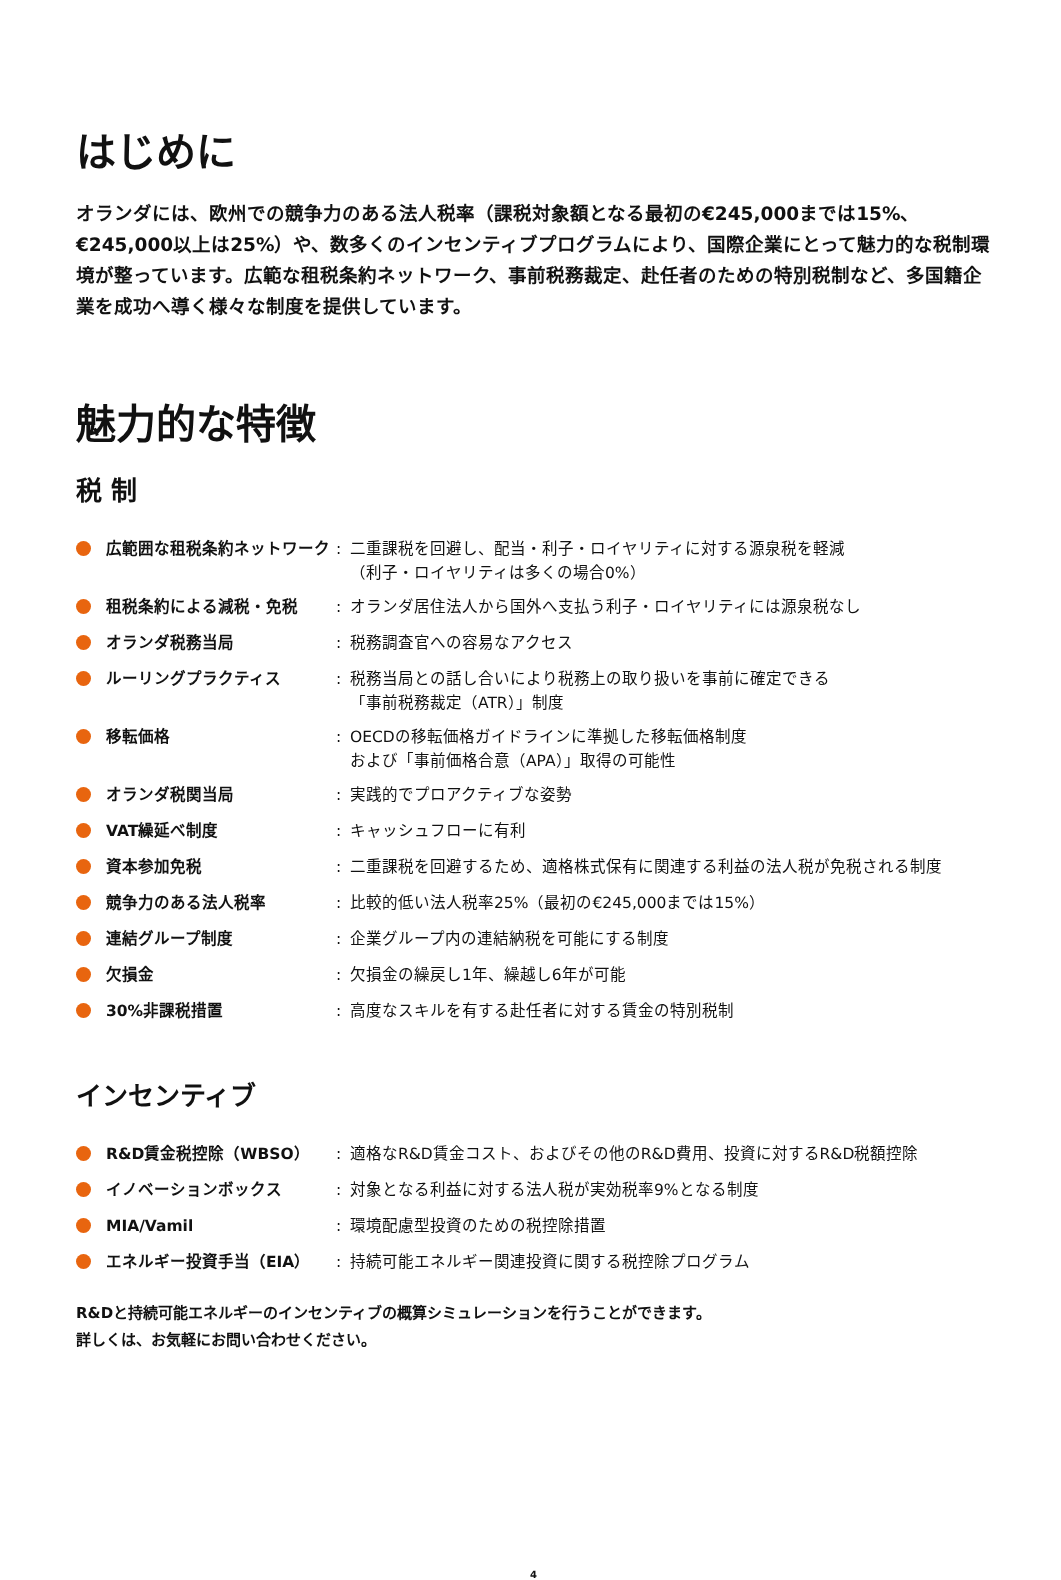はじめに
オランダには、欧州での競争力のある法人税率（課税対象額となる最初の€245,000までは15%、€245,000以上は25%）や、数多くのインセンティブプログラムにより、国際企業にとって魅力的な税制環境が整っています。広範な租税条約ネットワーク、事前税務裁定、赴任者のための特別税制など、多国籍企業を成功へ導く様々な制度を提供しています。
魅力的な特徴
税 制
| | 広範囲な租税条約ネットワーク | : | 二重課税を回避し、配当・利子・ロイヤリティに対する源泉税を軽減 （利子・ロイヤリティは多くの場合0%） |
| | 租税条約による減税・免税 | : | オランダ居住法人から国外へ支払う利子・ロイヤリティには源泉税なし |
| | オランダ税務当局 | : | 税務調査官への容易なアクセス |
| | ルーリングプラクティス | : | 税務当局との話し合いにより税務上の取り扱いを事前に確定できる 「事前税務裁定（ATR）」制度 |
| | 移転価格 | : | OECDの移転価格ガイドラインに準拠した移転価格制度 および「事前価格合意（APA）」取得の可能性 |
| | オランダ税関当局 | : | 実践的でプロアクティブな姿勢 |
| | VAT繰延べ制度 | : | キャッシュフローに有利 |
| | 資本参加免税 | : | 二重課税を回避するため、適格株式保有に関連する利益の法人税が免税される制度 |
| | 競争力のある法人税率 | : | 比較的低い法人税率25%（最初の€245,000までは15%） |
| | 連結グループ制度 | : | 企業グループ内の連結納税を可能にする制度 |
| | 欠損金 | : | 欠損金の繰戻し1年、繰越し6年が可能 |
| | 30%非課税措置 | : | 高度なスキルを有する赴任者に対する賃金の特別税制 |
インセンティブ
| | R&D賃金税控除（WBSO） | : | 適格なR&D賃金コスト、およびその他のR&D費用、投資に対するR&D税額控除 |
| | イノベーションボックス | : | 対象となる利益に対する法人税が実効税率9%となる制度 |
| | MIA/Vamil | : | 環境配慮型投資のための税控除措置 |
| | エネルギー投資手当（EIA） | : | 持続可能エネルギー関連投資に関する税控除プログラム |
R&Dと持続可能エネルギーのインセンティブの概算シミュレーションを行うことができます。
詳しくは、お気軽にお問い合わせください。
4